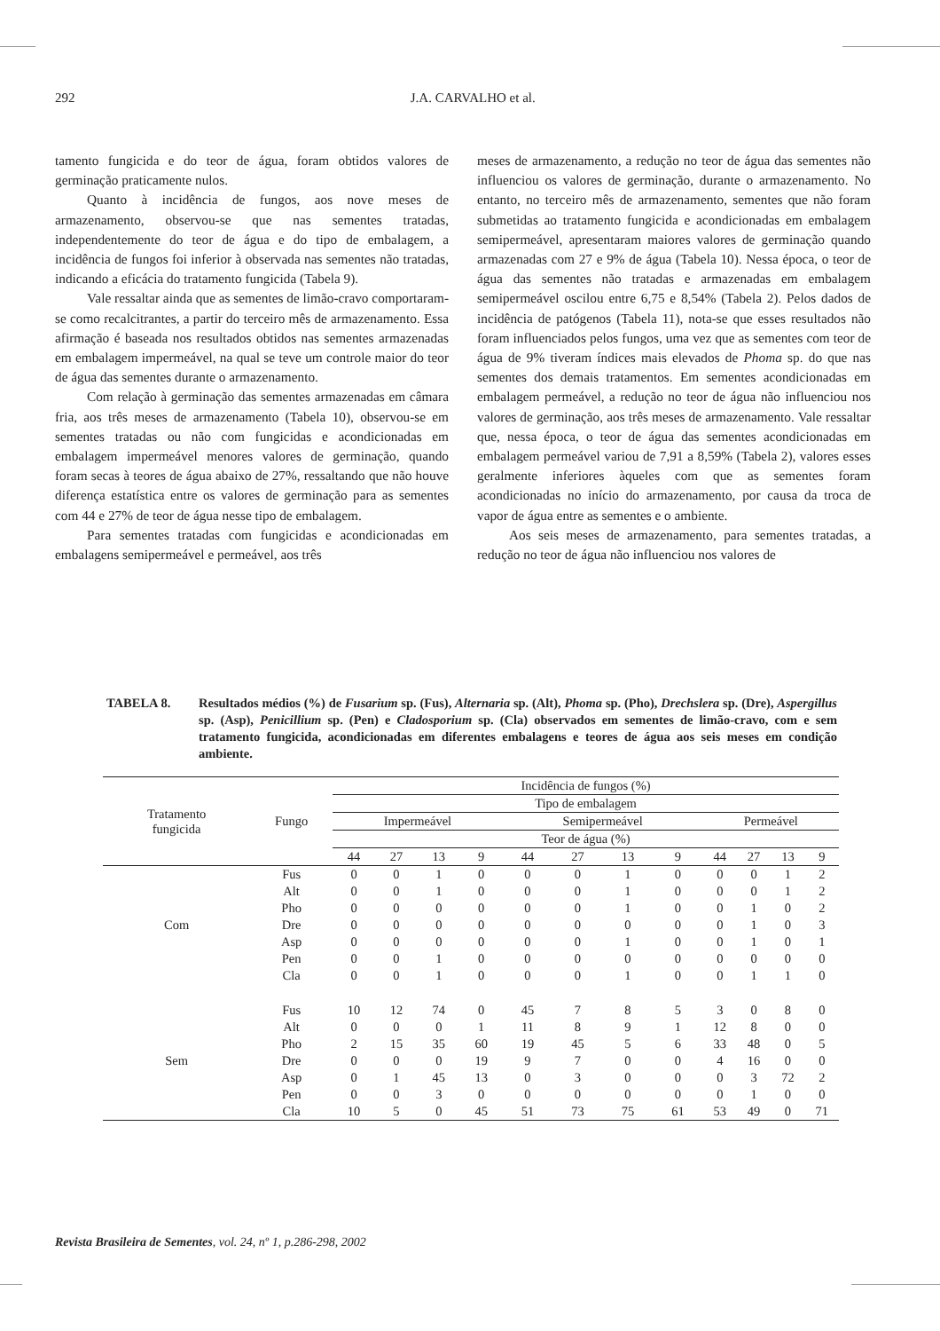292 J.A. CARVALHO et al.
tamento fungicida e do teor de água, foram obtidos valores de germinação praticamente nulos.
Quanto à incidência de fungos, aos nove meses de armazenamento, observou-se que nas sementes tratadas, independentemente do teor de água e do tipo de embalagem, a incidência de fungos foi inferior à observada nas sementes não tratadas, indicando a eficácia do tratamento fungicida (Tabela 9).
Vale ressaltar ainda que as sementes de limão-cravo comportaram-se como recalcitrantes, a partir do terceiro mês de armazenamento. Essa afirmação é baseada nos resultados obtidos nas sementes armazenadas em embalagem impermeável, na qual se teve um controle maior do teor de água das sementes durante o armazenamento.
Com relação à germinação das sementes armazenadas em câmara fria, aos três meses de armazenamento (Tabela 10), observou-se em sementes tratadas ou não com fungicidas e acondicionadas em embalagem impermeável menores valores de germinação, quando foram secas à teores de água abaixo de 27%, ressaltando que não houve diferença estatística entre os valores de germinação para as sementes com 44 e 27% de teor de água nesse tipo de embalagem.
Para sementes tratadas com fungicidas e acondicionadas em embalagens semipermeável e permeável, aos três
meses de armazenamento, a redução no teor de água das sementes não influenciou os valores de germinação, durante o armazenamento. No entanto, no terceiro mês de armazenamento, sementes que não foram submetidas ao tratamento fungicida e acondicionadas em embalagem semipermeável, apresentaram maiores valores de germinação quando armazenadas com 27 e 9% de água (Tabela 10). Nessa época, o teor de água das sementes não tratadas e armazenadas em embalagem semipermeável oscilou entre 6,75 e 8,54% (Tabela 2). Pelos dados de incidência de patógenos (Tabela 11), nota-se que esses resultados não foram influenciados pelos fungos, uma vez que as sementes com teor de água de 9% tiveram índices mais elevados de Phoma sp. do que nas sementes dos demais tratamentos. Em sementes acondicionadas em embalagem permeável, a redução no teor de água não influenciou nos valores de germinação, aos três meses de armazenamento. Vale ressaltar que, nessa época, o teor de água das sementes acondicionadas em embalagem permeável variou de 7,91 a 8,59% (Tabela 2), valores esses geralmente inferiores àqueles com que as sementes foram acondicionadas no início do armazenamento, por causa da troca de vapor de água entre as sementes e o ambiente.
Aos seis meses de armazenamento, para sementes tratadas, a redução no teor de água não influenciou nos valores de
TABELA 8. Resultados médios (%) de Fusarium sp. (Fus), Alternaria sp. (Alt), Phoma sp. (Pho), Drechslera sp. (Dre), Aspergillus sp. (Asp), Penicillium sp. (Pen) e Cladosporium sp. (Cla) observados em sementes de limão-cravo, com e sem tratamento fungicida, acondicionadas em diferentes embalagens e teores de água aos seis meses em condição ambiente.
| Tratamento fungicida | Fungo | Incidência de fungos (%) | | | | | | | | | | | |
| --- | --- | --- | --- | --- | --- | --- | --- | --- | --- | --- | --- | --- | --- |
| | | Tipo de embalagem | | | | | | | | | | | |
| | | Impermeável | | | | Semipermeável | | | | Permeável | | | |
| | | Teor de água (%) | | | | | | | | | | | |
| | | 44 | 27 | 13 | 9 | 44 | 27 | 13 | 9 | 44 | 27 | 13 | 9 |
| Com | Fus | 0 | 0 | 1 | 0 | 0 | 0 | 1 | 0 | 0 | 0 | 1 | 2 |
| | Alt | 0 | 0 | 1 | 0 | 0 | 0 | 1 | 0 | 0 | 0 | 1 | 2 |
| | Pho | 0 | 0 | 0 | 0 | 0 | 0 | 1 | 0 | 0 | 1 | 0 | 2 |
| | Dre | 0 | 0 | 0 | 0 | 0 | 0 | 0 | 0 | 0 | 1 | 0 | 3 |
| | Asp | 0 | 0 | 0 | 0 | 0 | 0 | 1 | 0 | 0 | 1 | 0 | 1 |
| | Pen | 0 | 0 | 1 | 0 | 0 | 0 | 0 | 0 | 0 | 0 | 0 | 0 |
| | Cla | 0 | 0 | 1 | 0 | 0 | 0 | 1 | 0 | 0 | 1 | 1 | 0 |
| Sem | Fus | 10 | 12 | 74 | 0 | 45 | 7 | 8 | 5 | 3 | 0 | 8 | 0 |
| | Alt | 0 | 0 | 0 | 1 | 11 | 8 | 9 | 1 | 12 | 8 | 0 | 0 |
| | Pho | 2 | 15 | 35 | 60 | 19 | 45 | 5 | 6 | 33 | 48 | 0 | 5 |
| | Dre | 0 | 0 | 0 | 19 | 9 | 7 | 0 | 0 | 4 | 16 | 0 | 0 |
| | Asp | 0 | 1 | 45 | 13 | 0 | 3 | 0 | 0 | 0 | 3 | 72 | 2 |
| | Pen | 0 | 0 | 3 | 0 | 0 | 0 | 0 | 0 | 0 | 1 | 0 | 0 |
| | Cla | 10 | 5 | 0 | 45 | 51 | 73 | 75 | 61 | 53 | 49 | 0 | 71 |
Revista Brasileira de Sementes, vol. 24, nº 1, p.286-298, 2002